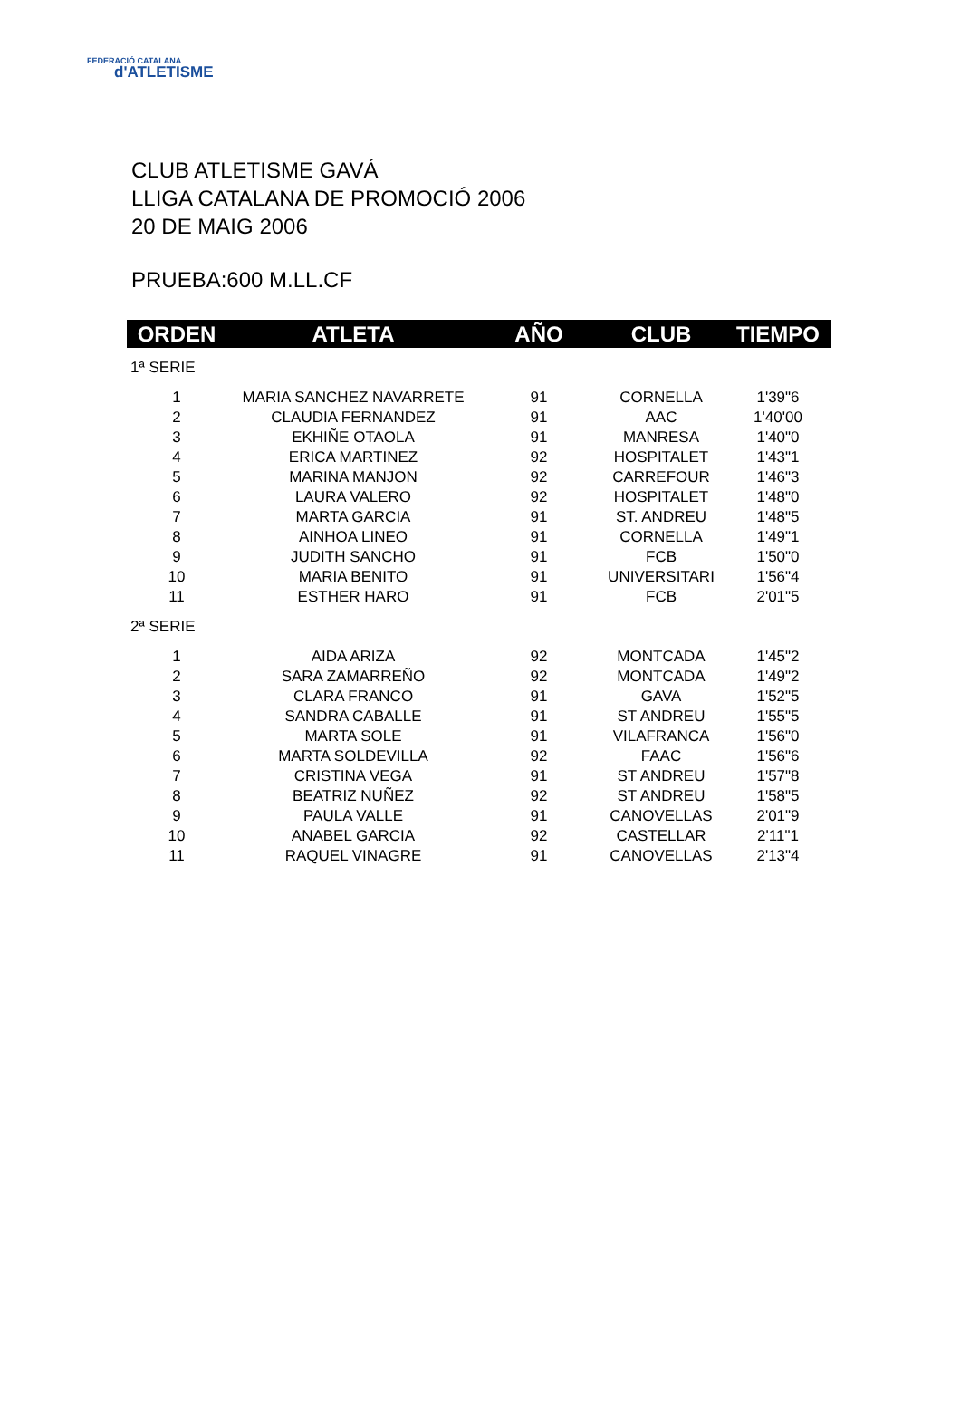FEDERACIÓ CATALANA
d'ATLETISME
CLUB ATLETISME GAVÁ
LLIGA CATALANA DE PROMOCIÓ 2006
20 DE MAIG 2006
PRUEBA:600 M.LL.CF
| ORDEN | ATLETA | AÑO | CLUB | TIEMPO |
| --- | --- | --- | --- | --- |
| 1ª SERIE | | | | |
| 1 | MARIA SANCHEZ NAVARRETE | 91 | CORNELLA | 1'39"6 |
| 2 | CLAUDIA FERNANDEZ | 91 | AAC | 1'40'00 |
| 3 | EKHIÑE OTAOLA | 91 | MANRESA | 1'40"0 |
| 4 | ERICA MARTINEZ | 92 | HOSPITALET | 1'43"1 |
| 5 | MARINA MANJON | 92 | CARREFOUR | 1'46"3 |
| 6 | LAURA VALERO | 92 | HOSPITALET | 1'48"0 |
| 7 | MARTA GARCIA | 91 | ST. ANDREU | 1'48"5 |
| 8 | AINHOA LINEO | 91 | CORNELLA | 1'49"1 |
| 9 | JUDITH SANCHO | 91 | FCB | 1'50"0 |
| 10 | MARIA BENITO | 91 | UNIVERSITARI | 1'56"4 |
| 11 | ESTHER HARO | 91 | FCB | 2'01"5 |
| 2ª SERIE | | | | |
| 1 | AIDA ARIZA | 92 | MONTCADA | 1'45"2 |
| 2 | SARA ZAMARREÑO | 92 | MONTCADA | 1'49"2 |
| 3 | CLARA FRANCO | 91 | GAVA | 1'52"5 |
| 4 | SANDRA CABALLE | 91 | ST ANDREU | 1'55"5 |
| 5 | MARTA SOLE | 91 | VILAFRANCA | 1'56"0 |
| 6 | MARTA SOLDEVILLA | 92 | FAAC | 1'56"6 |
| 7 | CRISTINA VEGA | 91 | ST ANDREU | 1'57"8 |
| 8 | BEATRIZ NUÑEZ | 92 | ST ANDREU | 1'58"5 |
| 9 | PAULA VALLE | 91 | CANOVELLAS | 2'01"9 |
| 10 | ANABEL GARCIA | 92 | CASTELLAR | 2'11"1 |
| 11 | RAQUEL VINAGRE | 91 | CANOVELLAS | 2'13"4 |